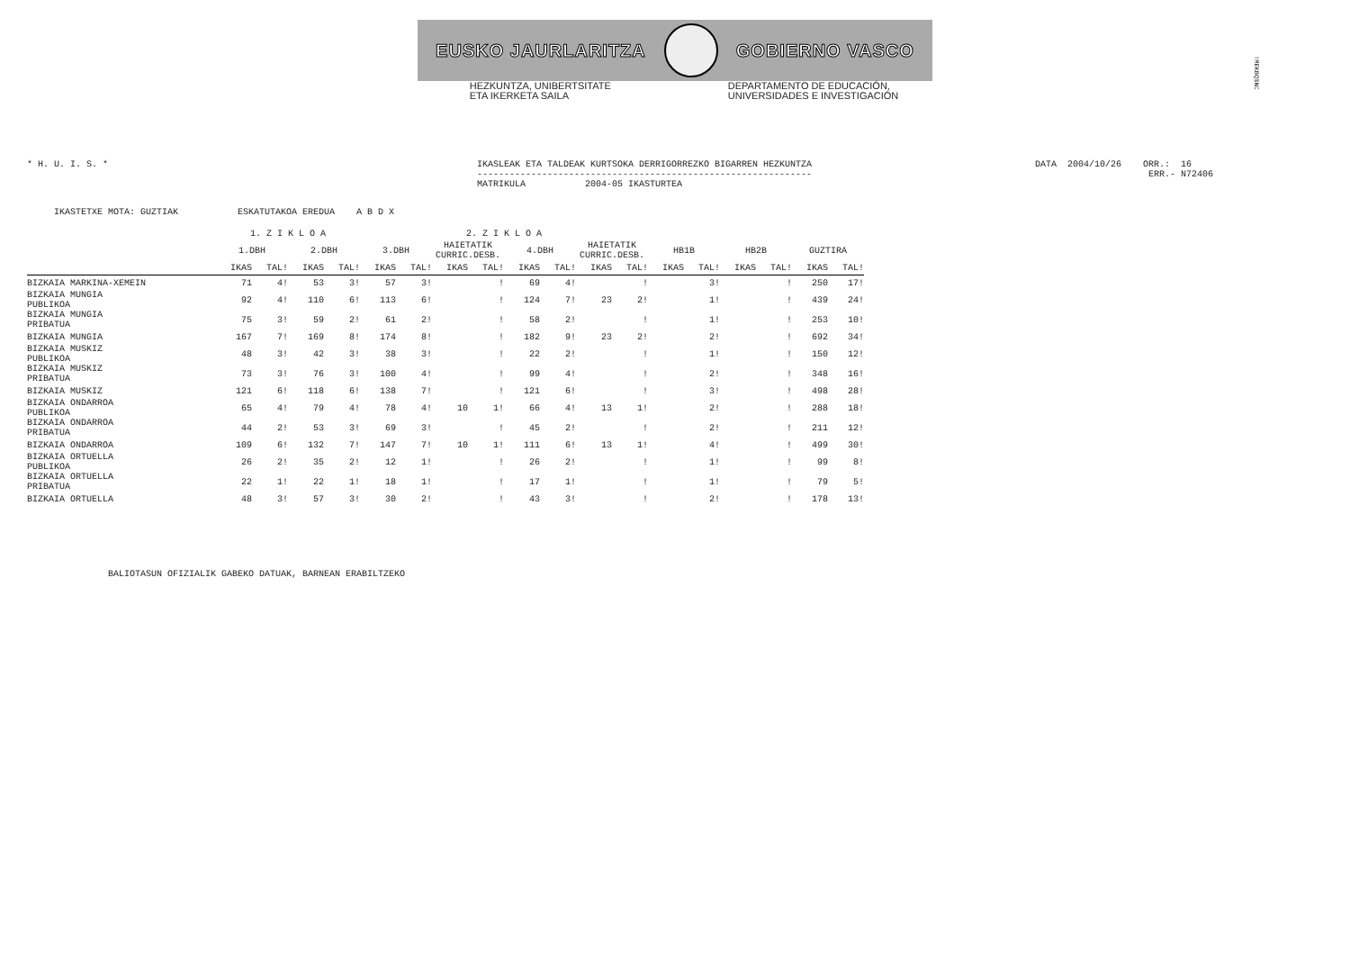EUSKO JAURLARITZA GOBIERNO VASCO
HEZKUNTZA, UNIBERTSITATE
ETA IKERKETA SAILA
DEPARTAMENTO DE EDUCACIÓN,
UNIVERSIDADES E INVESTIGACIÓN
!MEKBQ$NC
* H. U. I. S. *
IKASLEAK ETA TALDEAK KURTSOKA DERRIGORREZKO BIGARREN HEZKUNTZA -------------------------------------------------------------- MATRIKULA 2004-05 IKASTURTEA
DATA 2004/10/26 ORR.: 16 ERR.- N72406
IKASTETXE MOTA: GUZTIAK ESKATUTAKOA EREDUA A B D X
| | 1. Z I K L O A | | | | 2. Z I K L O A | | | | | | | | | | | | | |
| --- | --- | --- | --- | --- | --- | --- | --- | --- | --- | --- | --- | --- | --- | --- | --- | --- | --- | --- |
| | 1.DBH | | 2.DBH | | 3.DBH | | HAIETATIK CURRIC.DESB. | | 4.DBH | | HAIETATIK CURRIC.DESB. | | HB1B | | HB2B | | GUZTIRA | |
| | IKAS | TAL! | IKAS | TAL! | IKAS | TAL! | IKAS | TAL! | IKAS | TAL! | IKAS | TAL! | IKAS | TAL! | IKAS | TAL! | IKAS | TAL! |
| BIZKAIA MARKINA-XEMEIN | 71 | 4! | 53 | 3! | 57 | 3! | | ! | 69 | 4! | | ! | | 3! | | ! | 250 | 17! |
| BIZKAIA MUNGIA PUBLIKOA | 92 | 4! | 110 | 6! | 113 | 6! | | ! | 124 | 7! | 23 | 2! | | 1! | | ! | 439 | 24! |
| BIZKAIA MUNGIA PRIBATUA | 75 | 3! | 59 | 2! | 61 | 2! | | ! | 58 | 2! | | ! | | 1! | | ! | 253 | 10! |
| BIZKAIA MUNGIA | 167 | 7! | 169 | 8! | 174 | 8! | | ! | 182 | 9! | 23 | 2! | | 2! | | ! | 692 | 34! |
| BIZKAIA MUSKIZ PUBLIKOA | 48 | 3! | 42 | 3! | 38 | 3! | | ! | 22 | 2! | | ! | | 1! | | ! | 150 | 12! |
| BIZKAIA MUSKIZ PRIBATUA | 73 | 3! | 76 | 3! | 100 | 4! | | ! | 99 | 4! | | ! | | 2! | | ! | 348 | 16! |
| BIZKAIA MUSKIZ | 121 | 6! | 118 | 6! | 138 | 7! | | ! | 121 | 6! | | ! | | 3! | | ! | 498 | 28! |
| BIZKAIA ONDARROA PUBLIKOA | 65 | 4! | 79 | 4! | 78 | 4! | 10 | 1! | 66 | 4! | 13 | 1! | | 2! | | ! | 288 | 18! |
| BIZKAIA ONDARROA PRIBATUA | 44 | 2! | 53 | 3! | 69 | 3! | | ! | 45 | 2! | | ! | | 2! | | ! | 211 | 12! |
| BIZKAIA ONDARROA | 109 | 6! | 132 | 7! | 147 | 7! | 10 | 1! | 111 | 6! | 13 | 1! | | 4! | | ! | 499 | 30! |
| BIZKAIA ORTUELLA PUBLIKOA | 26 | 2! | 35 | 2! | 12 | 1! | | ! | 26 | 2! | | ! | | 1! | | ! | 99 | 8! |
| BIZKAIA ORTUELLA PRIBATUA | 22 | 1! | 22 | 1! | 18 | 1! | | ! | 17 | 1! | | ! | | 1! | | ! | 79 | 5! |
| BIZKAIA ORTUELLA | 48 | 3! | 57 | 3! | 30 | 2! | | ! | 43 | 3! | | ! | | 2! | | ! | 178 | 13! |
BALIOTASUN OFIZIALIK GABEKO DATUAK, BARNEAN ERABILTZEKO